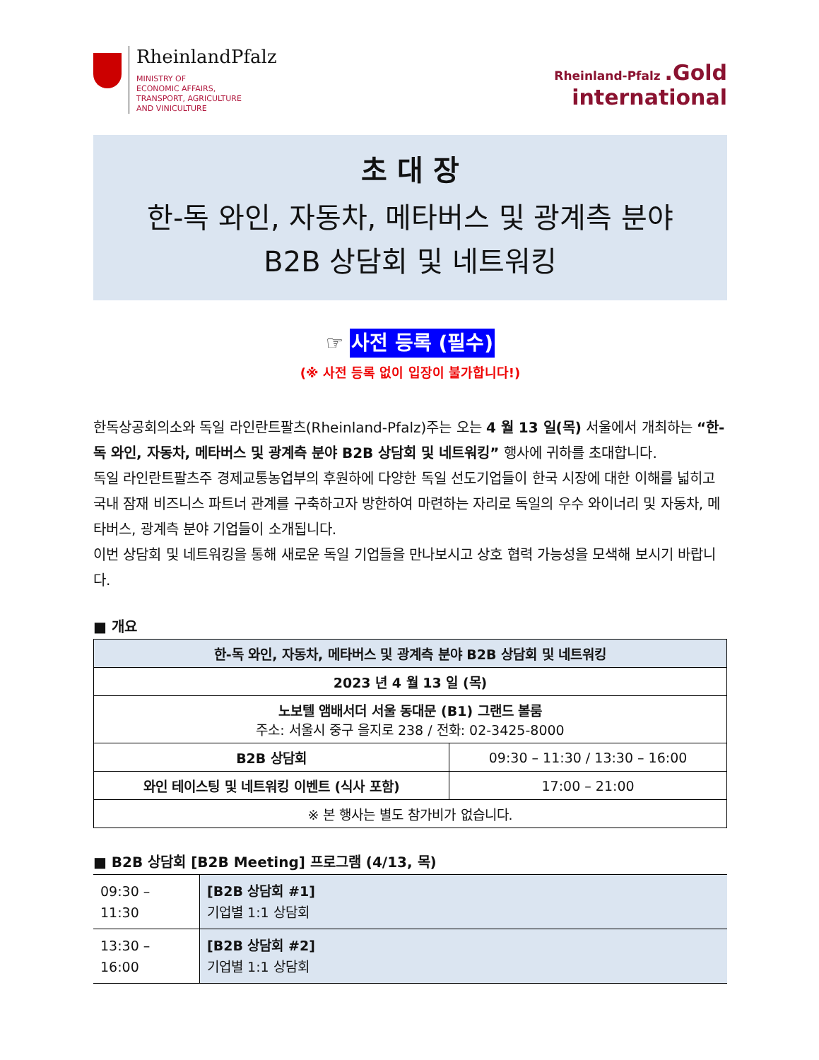RheinlandPfalz
MINISTRY OF
ECONOMIC AFFAIRS,
TRANSPORT, AGRICULTURE
AND VINICULTURE
Rheinland-Pfalz .Gold
international
초 대 장
한-독 와인, 자동차, 메타버스 및 광계측 분야
B2B 상담회 및 네트워킹
☞ 사전 등록 (필수)
(※ 사전 등록 없이 입장이 불가합니다!)
한독상공회의소와 독일 라인란트팔츠(Rheinland-Pfalz)주는 오는 4 월 13 일(목) 서울에서 개최하는 “한-독 와인, 자동차, 메타버스 및 광계측 분야 B2B 상담회 및 네트워킹” 행사에 귀하를 초대합니다.
독일 라인란트팔츠주 경제교통농업부의 후원하에 다양한 독일 선도기업들이 한국 시장에 대한 이해를 넓히고 국내 잠재 비즈니스 파트너 관계를 구축하고자 방한하여 마련하는 자리로 독일의 우수 와이너리 및 자동차, 메타버스, 광계측 분야 기업들이 소개됩니다.
이번 상담회 및 네트워킹을 통해 새로운 독일 기업들을 만나보시고 상호 협력 가능성을 모색해 보시기 바랍니다.
■ 개요
| 한-독 와인, 자동차, 메타버스 및 광계측 분야 B2B 상담회 및 네트워킹 | |
| --- | --- |
| 2023 년 4 월 13 일 (목) | |
| 노보텔 앰배서더 서울 동대문 (B1) 그랜드 볼룸 주소: 서울시 중구 을지로 238 / 전화: 02-3425-8000 | |
| B2B 상담회 | 09:30 – 11:30 / 13:30 – 16:00 |
| 와인 테이스팅 및 네트워킹 이벤트 (식사 포함) | 17:00 – 21:00 |
| ※ 본 행사는 별도 참가비가 없습니다. | |
■ B2B 상담회 [B2B Meeting] 프로그램 (4/13, 목)
| 09:30 – 11:30 | [B2B 상담회 #1] 기업별 1:1 상담회 |
| 13:30 – 16:00 | [B2B 상담회 #2] 기업별 1:1 상담회 |